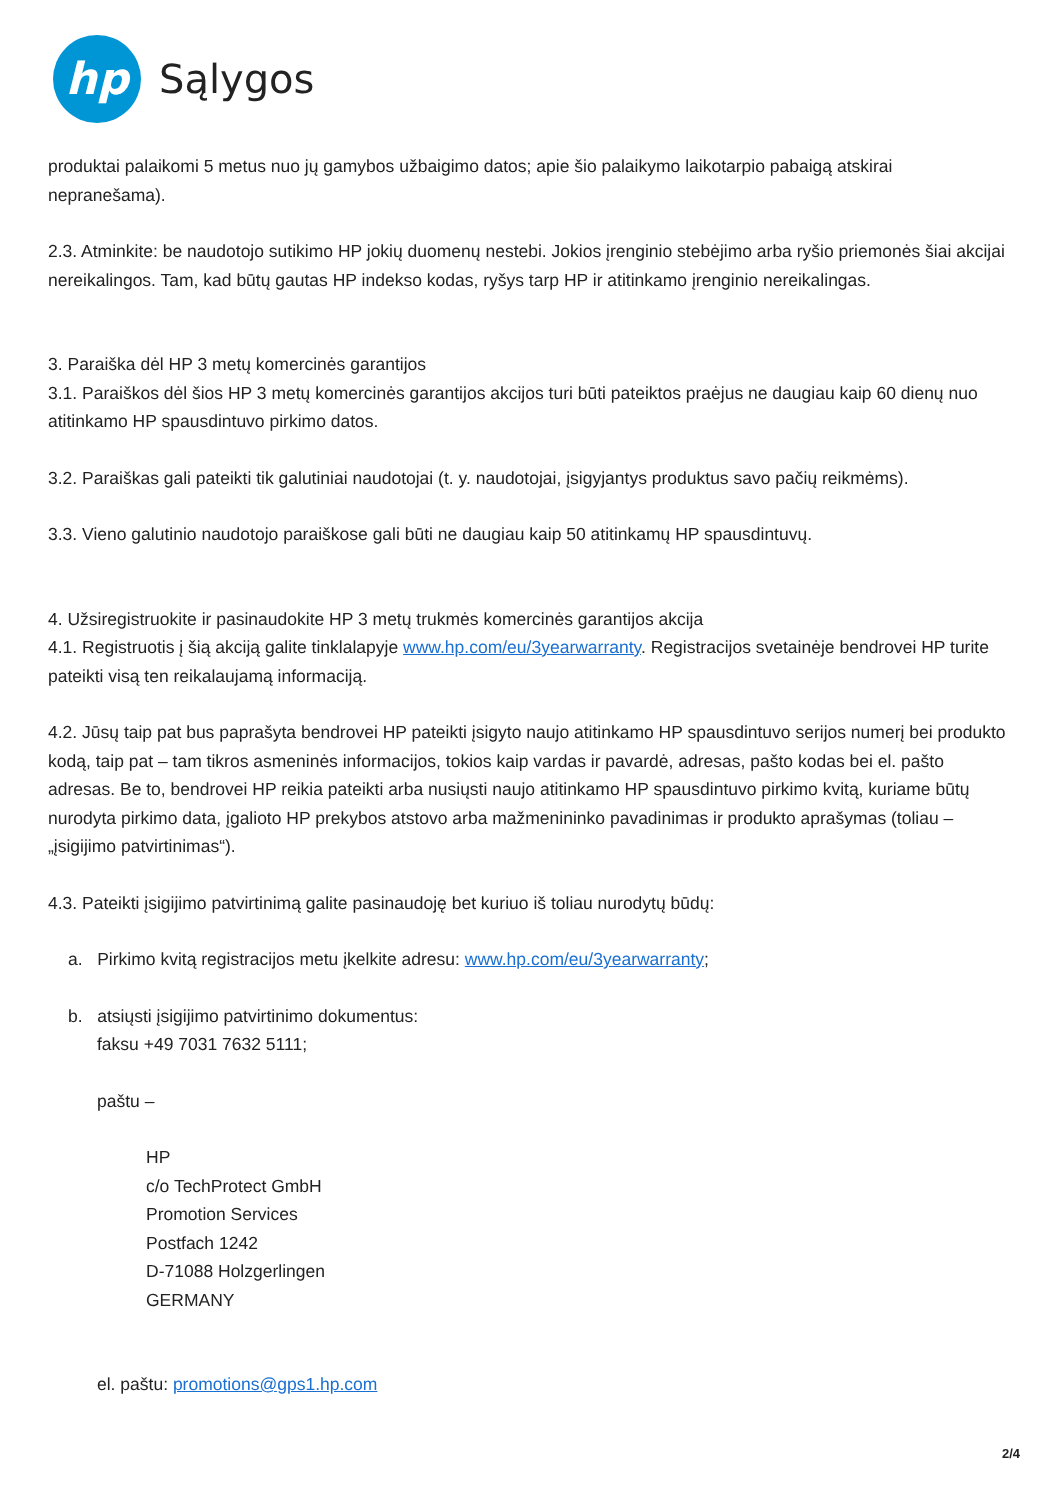hp
Sąlygos
produktai palaikomi 5 metus nuo jų gamybos užbaigimo datos; apie šio palaikymo laikotarpio pabaigą atskirai nepranešama).
2.3. Atminkite: be naudotojo sutikimo HP jokių duomenų nestebi. Jokios įrenginio stebėjimo arba ryšio priemonės šiai akcijai nereikalingos. Tam, kad būtų gautas HP indekso kodas, ryšys tarp HP ir atitinkamo įrenginio nereikalingas.
3. Paraiška dėl HP 3 metų komercinės garantijos
3.1. Paraiškos dėl šios HP 3 metų komercinės garantijos akcijos turi būti pateiktos praėjus ne daugiau kaip 60 dienų nuo atitinkamo HP spausdintuvo pirkimo datos.
3.2. Paraiškas gali pateikti tik galutiniai naudotojai (t. y. naudotojai, įsigyjantys produktus savo pačių reikmėms).
3.3. Vieno galutinio naudotojo paraiškose gali būti ne daugiau kaip 50 atitinkamų HP spausdintuvų.
4. Užsiregistruokite ir pasinaudokite HP 3 metų trukmės komercinės garantijos akcija
4.1. Registruotis į šią akciją galite tinklalapyje www.hp.com/eu/3yearwarranty. Registracijos svetainėje bendrovei HP turite pateikti visą ten reikalaujamą informaciją.
4.2. Jūsų taip pat bus paprašyta bendrovei HP pateikti įsigyto naujo atitinkamo HP spausdintuvo serijos numerį bei produkto kodą, taip pat – tam tikros asmeninės informacijos, tokios kaip vardas ir pavardė, adresas, pašto kodas bei el. pašto adresas. Be to, bendrovei HP reikia pateikti arba nusiųsti naujo atitinkamo HP spausdintuvo pirkimo kvitą, kuriame būtų nurodyta pirkimo data, įgalioto HP prekybos atstovo arba mažmenininko pavadinimas ir produkto aprašymas (toliau – „įsigijimo patvirtinimas“).
4.3. Pateikti įsigijimo patvirtinimą galite pasinaudoję bet kuriuo iš toliau nurodytų būdų:
a. Pirkimo kvitą registracijos metu įkelkite adresu: www.hp.com/eu/3yearwarranty;
b. atsiųsti įsigijimo patvirtinimo dokumentus:
faksu +49 7031 7632 5111;
paštu –
HP
c/o TechProtect GmbH
Promotion Services
Postfach 1242
D-71088 Holzgerlingen
GERMANY
el. paštu: promotions@gps1.hp.com
2/4